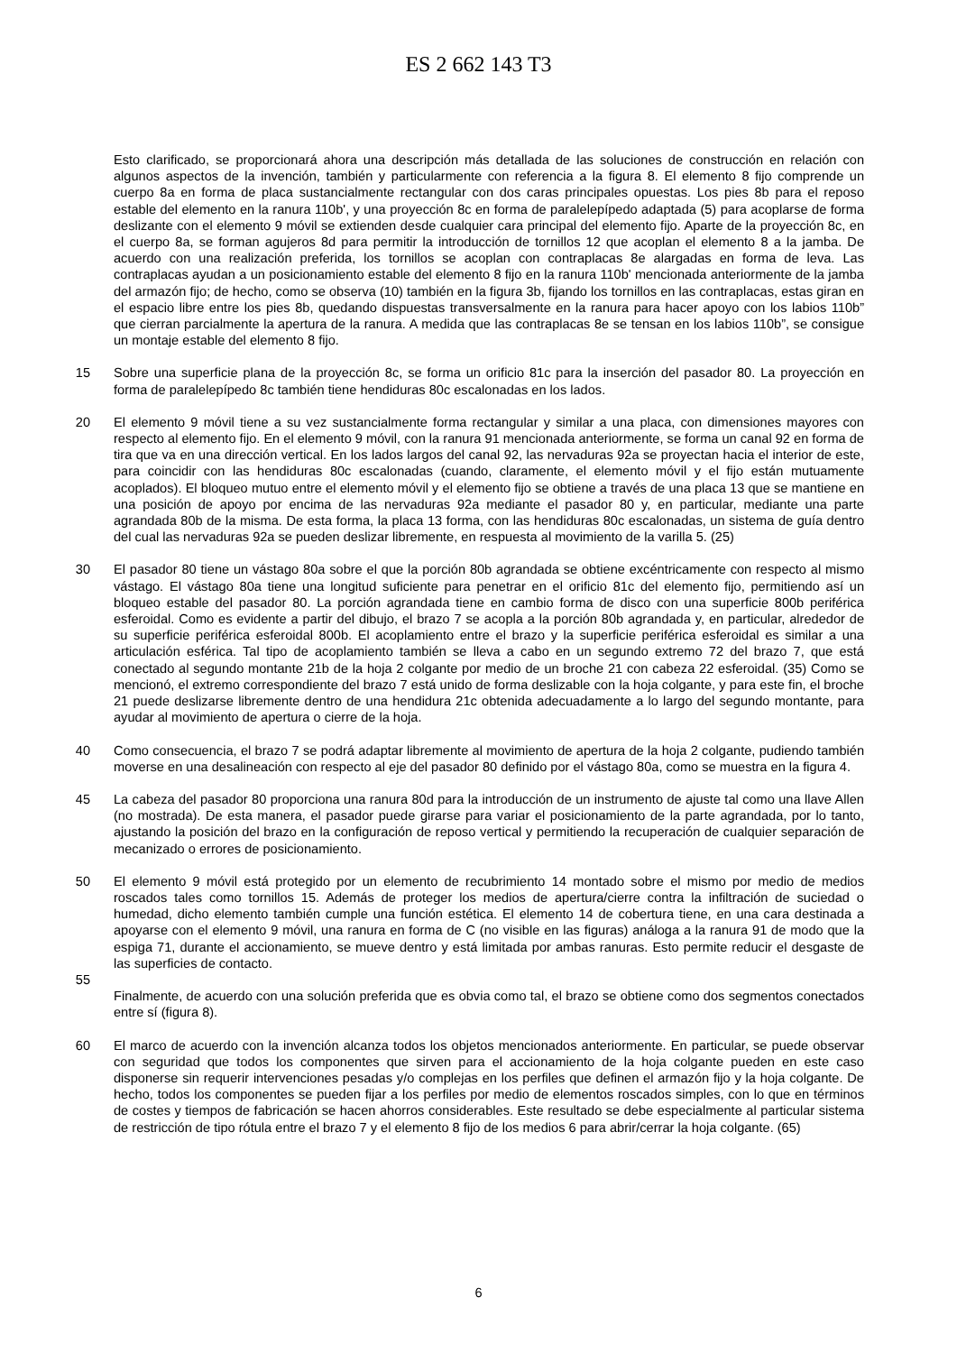ES 2 662 143 T3
Esto clarificado, se proporcionará ahora una descripción más detallada de las soluciones de construcción en relación con algunos aspectos de la invención, también y particularmente con referencia a la figura 8. El elemento 8 fijo comprende un cuerpo 8a en forma de placa sustancialmente rectangular con dos caras principales opuestas. Los pies 8b para el reposo estable del elemento en la ranura 110b', y una proyección 8c en forma de paralelepípedo adaptada (5) para acoplarse de forma deslizante con el elemento 9 móvil se extienden desde cualquier cara principal del elemento fijo. Aparte de la proyección 8c, en el cuerpo 8a, se forman agujeros 8d para permitir la introducción de tornillos 12 que acoplan el elemento 8 a la jamba. De acuerdo con una realización preferida, los tornillos se acoplan con contraplacas 8e alargadas en forma de leva. Las contraplacas ayudan a un posicionamiento estable del elemento 8 fijo en la ranura 110b' mencionada anteriormente de la jamba del armazón fijo; de hecho, como se observa (10) también en la figura 3b, fijando los tornillos en las contraplacas, estas giran en el espacio libre entre los pies 8b, quedando dispuestas transversalmente en la ranura para hacer apoyo con los labios 110b” que cierran parcialmente la apertura de la ranura. A medida que las contraplacas 8e se tensan en los labios 110b”, se consigue un montaje estable del elemento 8 fijo.
15 Sobre una superficie plana de la proyección 8c, se forma un orificio 81c para la inserción del pasador 80. La proyección en forma de paralelepípedo 8c también tiene hendiduras 80c escalonadas en los lados.
20 El elemento 9 móvil tiene a su vez sustancialmente forma rectangular y similar a una placa, con dimensiones mayores con respecto al elemento fijo. En el elemento 9 móvil, con la ranura 91 mencionada anteriormente, se forma un canal 92 en forma de tira que va en una dirección vertical. En los lados largos del canal 92, las nervaduras 92a se proyectan hacia el interior de este, para coincidir con las hendiduras 80c escalonadas (cuando, claramente, el elemento móvil y el fijo están mutuamente acoplados). El bloqueo mutuo entre el elemento móvil y el elemento fijo se obtiene a través de una placa 13 que se mantiene en una posición de apoyo por encima de las nervaduras 92a mediante el pasador 80 y, en particular, mediante una parte agrandada 80b de la misma. De esta forma, la placa 13 forma, con las hendiduras 80c escalonadas, un sistema de guía dentro del cual las nervaduras 92a se pueden deslizar libremente, en respuesta al movimiento de la varilla 5. (25)
30 El pasador 80 tiene un vástago 80a sobre el que la porción 80b agrandada se obtiene excéntricamente con respecto al mismo vástago. El vástago 80a tiene una longitud suficiente para penetrar en el orificio 81c del elemento fijo, permitiendo así un bloqueo estable del pasador 80. La porción agrandada tiene en cambio forma de disco con una superficie 800b periférica esferoidal. Como es evidente a partir del dibujo, el brazo 7 se acopla a la porción 80b agrandada y, en particular, alrededor de su superficie periférica esferoidal 800b. El acoplamiento entre el brazo y la superficie periférica esferoidal es similar a una articulación esférica. Tal tipo de acoplamiento también se lleva a cabo en un segundo extremo 72 del brazo 7, que está conectado al segundo montante 21b de la hoja 2 colgante por medio de un broche 21 con cabeza 22 esferoidal. (35) Como se mencionó, el extremo correspondiente del brazo 7 está unido de forma deslizable con la hoja colgante, y para este fin, el broche 21 puede deslizarse libremente dentro de una hendidura 21c obtenida adecuadamente a lo largo del segundo montante, para ayudar al movimiento de apertura o cierre de la hoja.
40 Como consecuencia, el brazo 7 se podrá adaptar libremente al movimiento de apertura de la hoja 2 colgante, pudiendo también moverse en una desalineación con respecto al eje del pasador 80 definido por el vástago 80a, como se muestra en la figura 4.
45 La cabeza del pasador 80 proporciona una ranura 80d para la introducción de un instrumento de ajuste tal como una llave Allen (no mostrada). De esta manera, el pasador puede girarse para variar el posicionamiento de la parte agrandada, por lo tanto, ajustando la posición del brazo en la configuración de reposo vertical y permitiendo la recuperación de cualquier separación de mecanizado o errores de posicionamiento.
50 El elemento 9 móvil está protegido por un elemento de recubrimiento 14 montado sobre el mismo por medio de medios roscados tales como tornillos 15. Además de proteger los medios de apertura/cierre contra la infiltración de suciedad o humedad, dicho elemento también cumple una función estética. El elemento 14 de cobertura tiene, en una cara destinada a apoyarse con el elemento 9 móvil, una ranura en forma de C (no visible en las figuras) análoga a la ranura 91 de modo que la espiga 71, durante el accionamiento, se mueve dentro y está limitada por ambas ranuras. Esto permite reducir el desgaste de las superficies de contacto.
55
Finalmente, de acuerdo con una solución preferida que es obvia como tal, el brazo se obtiene como dos segmentos conectados entre sí (figura 8).
60 El marco de acuerdo con la invención alcanza todos los objetos mencionados anteriormente. En particular, se puede observar con seguridad que todos los componentes que sirven para el accionamiento de la hoja colgante pueden en este caso disponerse sin requerir intervenciones pesadas y/o complejas en los perfiles que definen el armazón fijo y la hoja colgante. De hecho, todos los componentes se pueden fijar a los perfiles por medio de elementos roscados simples, con lo que en términos de costes y tiempos de fabricación se hacen ahorros considerables. Este resultado se debe especialmente al particular sistema de restricción de tipo rótula entre el brazo 7 y el elemento 8 fijo de los medios 6 para abrir/cerrar la hoja colgante. (65)
6